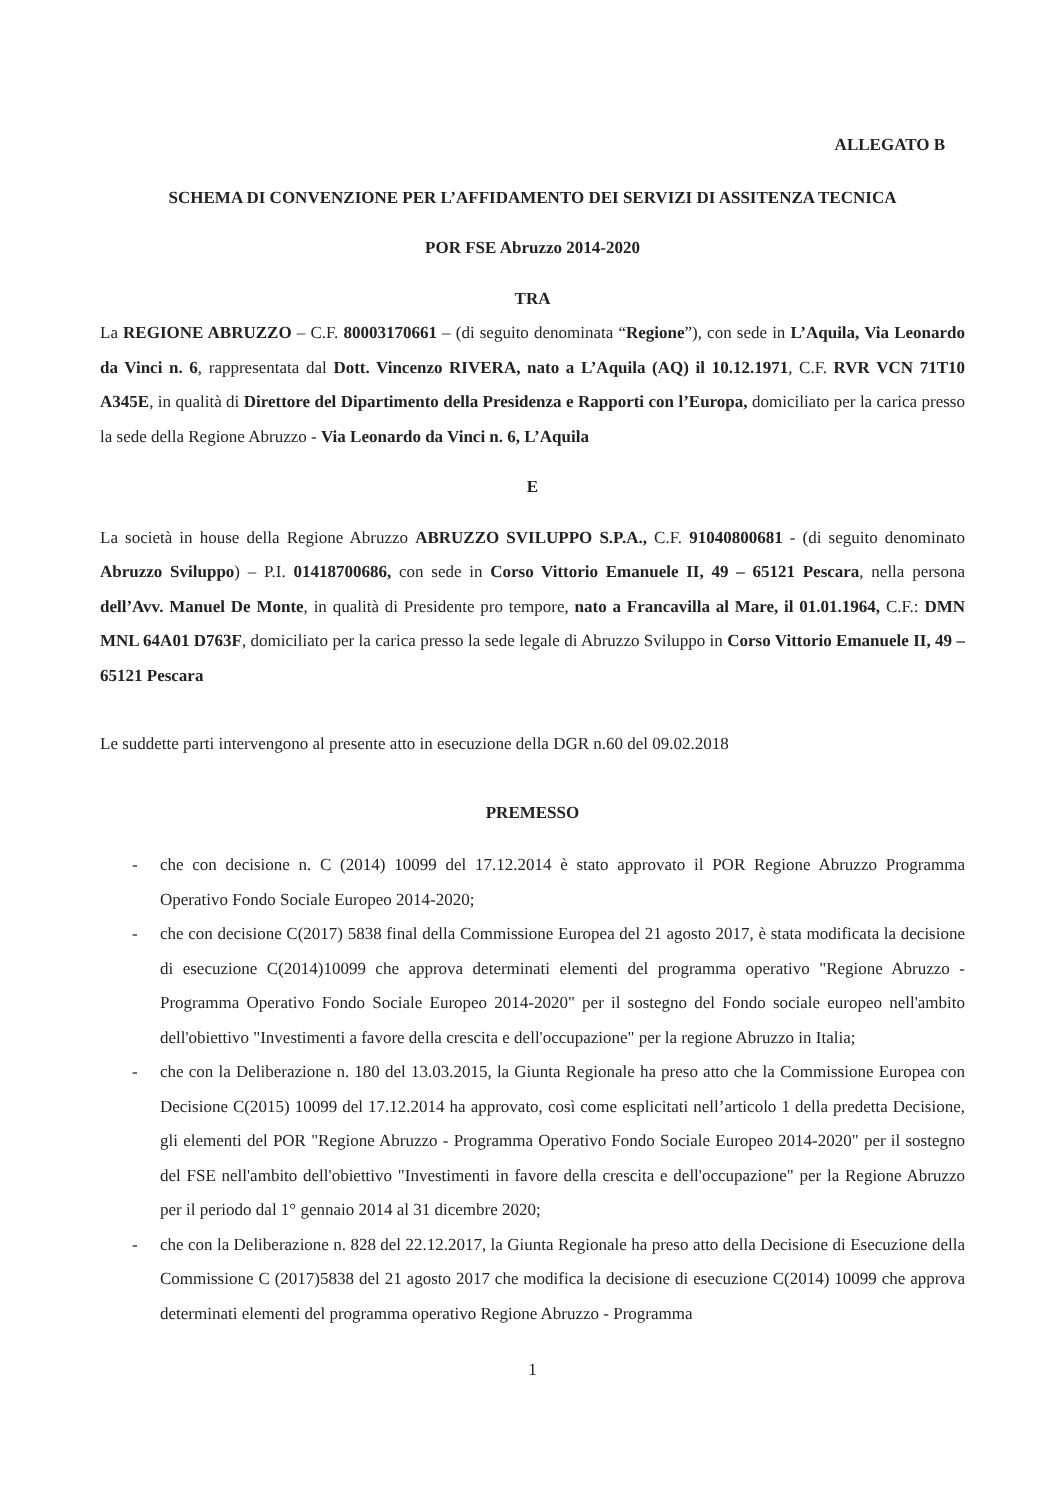ALLEGATO B
SCHEMA DI CONVENZIONE PER L’AFFIDAMENTO DEI SERVIZI DI ASSITENZA TECNICA
POR FSE Abruzzo 2014-2020
TRA
La REGIONE ABRUZZO – C.F. 80003170661 – (di seguito denominata “Regione”), con sede in L’Aquila, Via Leonardo da Vinci n. 6, rappresentata dal Dott. Vincenzo RIVERA, nato a L’Aquila (AQ) il 10.12.1971, C.F. RVR VCN 71T10 A345E, in qualità di Direttore del Dipartimento della Presidenza e Rapporti con l’Europa, domiciliato per la carica presso la sede della Regione Abruzzo - Via Leonardo da Vinci n. 6, L’Aquila
E
La società in house della Regione Abruzzo ABRUZZO SVILUPPO S.P.A., C.F. 91040800681 - (di seguito denominato Abruzzo Sviluppo) – P.I. 01418700686, con sede in Corso Vittorio Emanuele II, 49 – 65121 Pescara, nella persona dell’Avv. Manuel De Monte, in qualità di Presidente pro tempore, nato a Francavilla al Mare, il 01.01.1964, C.F.: DMN MNL 64A01 D763F, domiciliato per la carica presso la sede legale di Abruzzo Sviluppo in Corso Vittorio Emanuele II, 49 – 65121 Pescara
Le suddette parti intervengono al presente atto in esecuzione della DGR n.60 del 09.02.2018
PREMESSO
- che con decisione n. C (2014) 10099 del 17.12.2014 è stato approvato il POR Regione Abruzzo Programma Operativo Fondo Sociale Europeo 2014-2020;
- che con decisione C(2017) 5838 final della Commissione Europea del 21 agosto 2017, è stata modificata la decisione di esecuzione C(2014)10099 che approva determinati elementi del programma operativo "Regione Abruzzo - Programma Operativo Fondo Sociale Europeo 2014-2020" per il sostegno del Fondo sociale europeo nell'ambito dell'obiettivo "Investimenti a favore della crescita e dell'occupazione" per la regione Abruzzo in Italia;
- che con la Deliberazione n. 180 del 13.03.2015, la Giunta Regionale ha preso atto che la Commissione Europea con Decisione C(2015) 10099 del 17.12.2014 ha approvato, così come esplicitati nell’articolo 1 della predetta Decisione, gli elementi del POR "Regione Abruzzo - Programma Operativo Fondo Sociale Europeo 2014-2020" per il sostegno del FSE nell'ambito dell'obiettivo "Investimenti in favore della crescita e dell'occupazione" per la Regione Abruzzo per il periodo dal 1° gennaio 2014 al 31 dicembre 2020;
- che con la Deliberazione n. 828 del 22.12.2017, la Giunta Regionale ha preso atto della Decisione di Esecuzione della Commissione C (2017)5838 del 21 agosto 2017 che modifica la decisione di esecuzione C(2014) 10099 che approva determinati elementi del programma operativo Regione Abruzzo - Programma
1